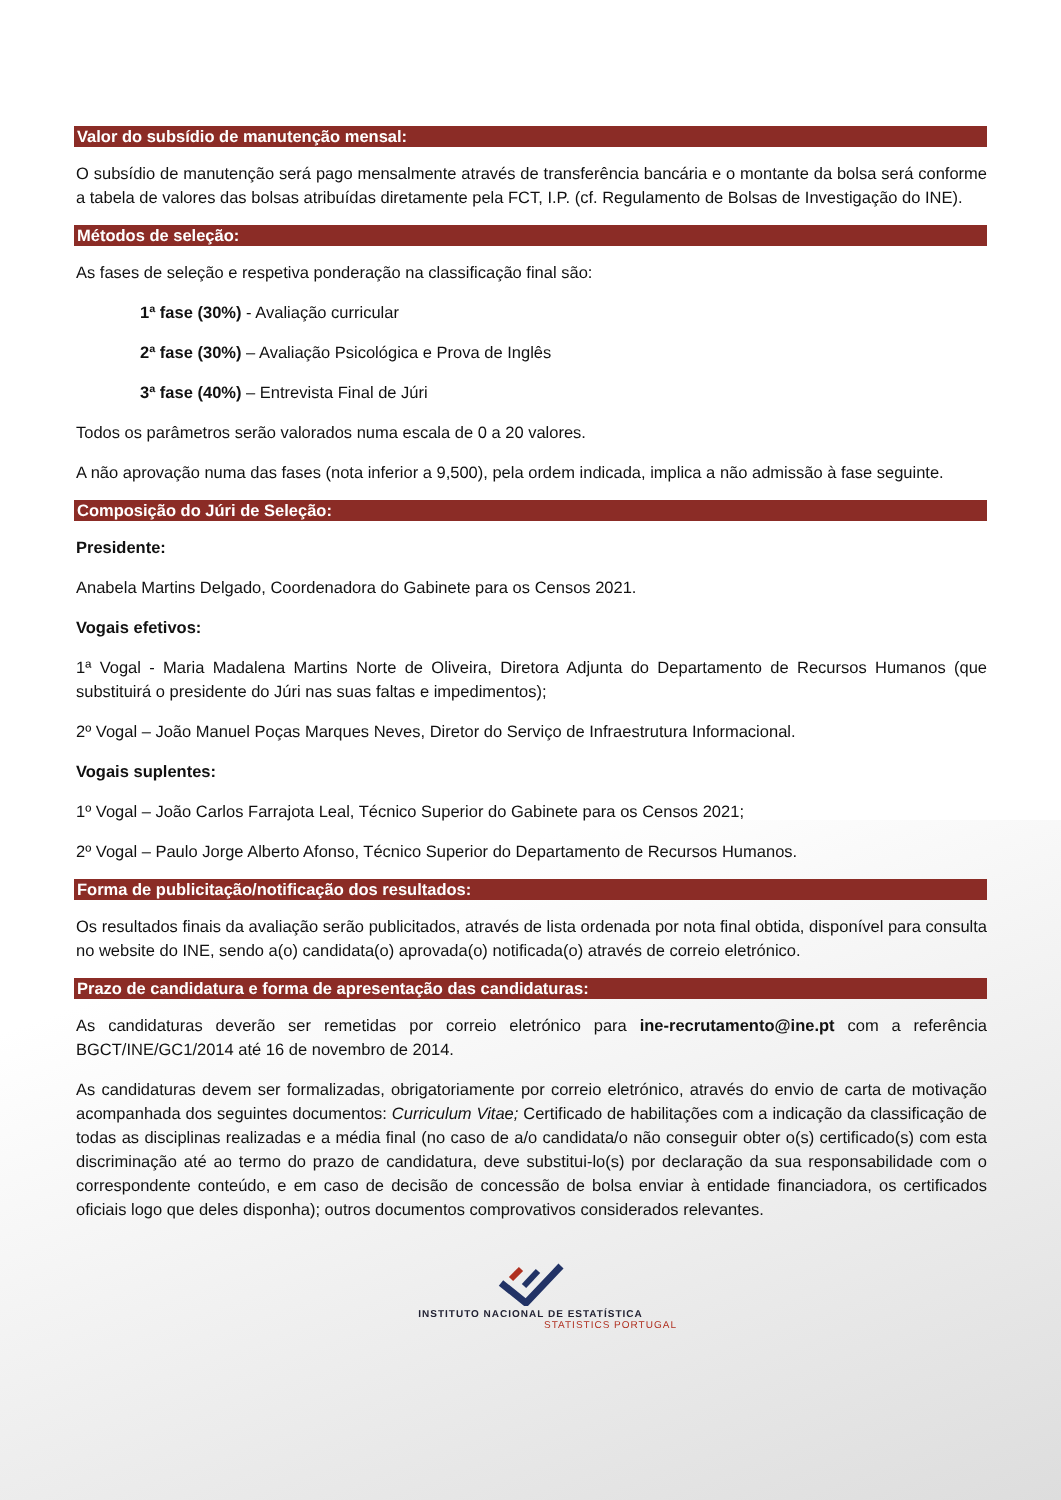Valor do subsídio de manutenção mensal:
O subsídio de manutenção será pago mensalmente através de transferência bancária e o montante da bolsa será conforme a tabela de valores das bolsas atribuídas diretamente pela FCT, I.P. (cf. Regulamento de Bolsas de Investigação do INE).
Métodos de seleção:
As fases de seleção e respetiva ponderação na classificação final são:
1ª fase (30%) - Avaliação curricular
2ª fase (30%) – Avaliação Psicológica e Prova de Inglês
3ª fase (40%) – Entrevista Final de Júri
Todos os parâmetros serão valorados numa escala de 0 a 20 valores.
A não aprovação numa das fases (nota inferior a 9,500), pela ordem indicada, implica a não admissão à fase seguinte.
Composição do Júri de Seleção:
Presidente:
Anabela Martins Delgado, Coordenadora do Gabinete para os Censos 2021.
Vogais efetivos:
1ª Vogal - Maria Madalena Martins Norte de Oliveira, Diretora Adjunta do Departamento de Recursos Humanos (que substituirá o presidente do Júri nas suas faltas e impedimentos);
2º Vogal – João Manuel Poças Marques Neves, Diretor do Serviço de Infraestrutura Informacional.
Vogais suplentes:
1º Vogal – João Carlos Farrajota Leal, Técnico Superior do Gabinete para os Censos 2021;
2º Vogal – Paulo Jorge Alberto Afonso, Técnico Superior do Departamento de Recursos Humanos.
Forma de publicitação/notificação dos resultados:
Os resultados finais da avaliação serão publicitados, através de lista ordenada por nota final obtida, disponível para consulta no website do INE, sendo a(o) candidata(o) aprovada(o) notificada(o) através de correio eletrónico.
Prazo de candidatura e forma de apresentação das candidaturas:
As candidaturas deverão ser remetidas por correio eletrónico para ine-recrutamento@ine.pt com a referência BGCT/INE/GC1/2014 até 16 de novembro de 2014.
As candidaturas devem ser formalizadas, obrigatoriamente por correio eletrónico, através do envio de carta de motivação acompanhada dos seguintes documentos: Curriculum Vitae; Certificado de habilitações com a indicação da classificação de todas as disciplinas realizadas e a média final (no caso de a/o candidata/o não conseguir obter o(s) certificado(s) com esta discriminação até ao termo do prazo de candidatura, deve substitui-lo(s) por declaração da sua responsabilidade com o correspondente conteúdo, e em caso de decisão de concessão de bolsa enviar à entidade financiadora, os certificados oficiais logo que deles disponha); outros documentos comprovativos considerados relevantes.
INSTITUTO NACIONAL DE ESTATÍSTICA
STATISTICS PORTUGAL